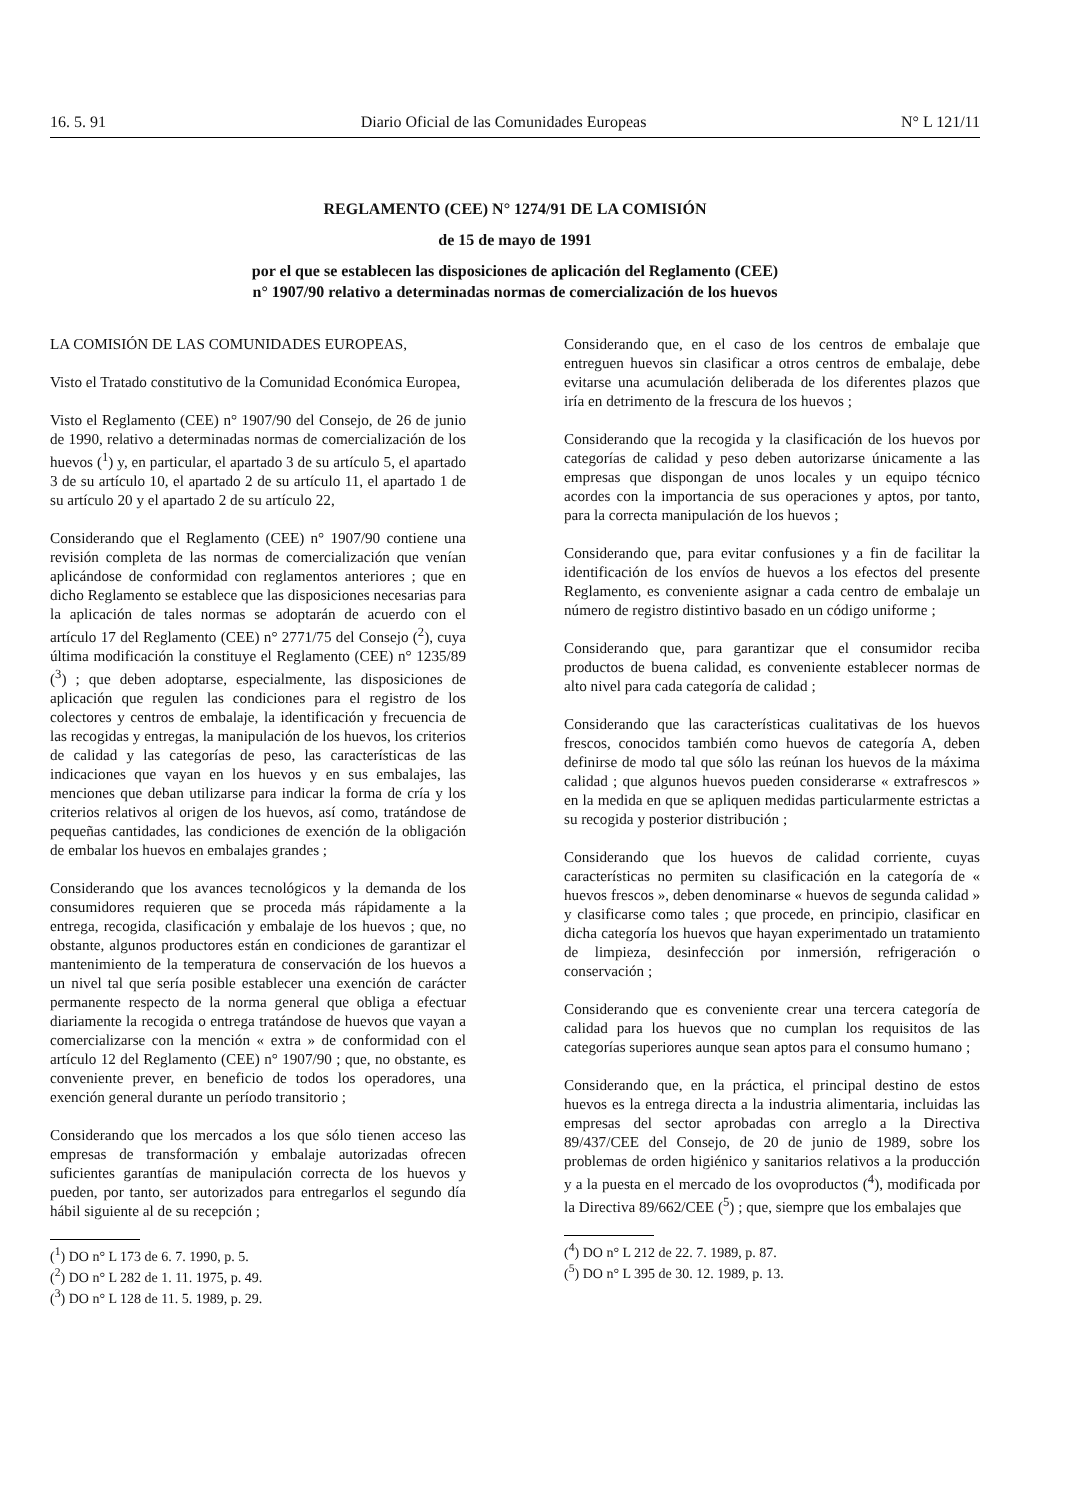16. 5. 91 Diario Oficial de las Comunidades Europeas N° L 121/11
REGLAMENTO (CEE) N° 1274/91 DE LA COMISIÓN
de 15 de mayo de 1991
por el que se establecen las disposiciones de aplicación del Reglamento (CEE)
n° 1907/90 relativo a determinadas normas de comercialización de los huevos
LA COMISIÓN DE LAS COMUNIDADES EUROPEAS,
Visto el Tratado constitutivo de la Comunidad Económica Europea,
Visto el Reglamento (CEE) n° 1907/90 del Consejo, de 26 de junio de 1990, relativo a determinadas normas de comercialización de los huevos (<sup>1</sup>) y, en particular, el apartado 3 de su artículo 5, el apartado 3 de su artículo 10, el apartado 2 de su artículo 11, el apartado 1 de su artículo 20 y el apartado 2 de su artículo 22,
Considerando que el Reglamento (CEE) n° 1907/90 contiene una revisión completa de las normas de comercialización que venían aplicándose de conformidad con reglamentos anteriores ; que en dicho Reglamento se establece que las disposiciones necesarias para la aplicación de tales normas se adoptarán de acuerdo con el artículo 17 del Reglamento (CEE) n° 2771/75 del Consejo (<sup>2</sup>), cuya última modificación la constituye el Reglamento (CEE) n° 1235/89 (<sup>3</sup>) ; que deben adoptarse, especialmente, las disposiciones de aplicación que regulen las condiciones para el registro de los colectores y centros de embalaje, la identificación y frecuencia de las recogidas y entregas, la manipulación de los huevos, los criterios de calidad y las categorías de peso, las características de las indicaciones que vayan en los huevos y en sus embalajes, las menciones que deban utilizarse para indicar la forma de cría y los criterios relativos al origen de los huevos, así como, tratándose de pequeñas cantidades, las condiciones de exención de la obligación de embalar los huevos en embalajes grandes ;
Considerando que los avances tecnológicos y la demanda de los consumidores requieren que se proceda más rápidamente a la entrega, recogida, clasificación y embalaje de los huevos ; que, no obstante, algunos productores están en condiciones de garantizar el mantenimiento de la temperatura de conservación de los huevos a un nivel tal que sería posible establecer una exención de carácter permanente respecto de la norma general que obliga a efectuar diariamente la recogida o entrega tratándose de huevos que vayan a comercializarse con la mención « extra » de conformidad con el artículo 12 del Reglamento (CEE) n° 1907/90 ; que, no obstante, es conveniente prever, en beneficio de todos los operadores, una exención general durante un período transitorio ;
Considerando que los mercados a los que sólo tienen acceso las empresas de transformación y embalaje autorizadas ofrecen suficientes garantías de manipulación correcta de los huevos y pueden, por tanto, ser autorizados para entregarlos el segundo día hábil siguiente al de su recepción ;
(<sup>1</sup>) DO n° L 173 de 6. 7. 1990, p. 5.
(<sup>2</sup>) DO n° L 282 de 1. 11. 1975, p. 49.
(<sup>3</sup>) DO n° L 128 de 11. 5. 1989, p. 29.
Considerando que, en el caso de los centros de embalaje que entreguen huevos sin clasificar a otros centros de embalaje, debe evitarse una acumulación deliberada de los diferentes plazos que iría en detrimento de la frescura de los huevos ;
Considerando que la recogida y la clasificación de los huevos por categorías de calidad y peso deben autorizarse únicamente a las empresas que dispongan de unos locales y un equipo técnico acordes con la importancia de sus operaciones y aptos, por tanto, para la correcta manipulación de los huevos ;
Considerando que, para evitar confusiones y a fin de facilitar la identificación de los envíos de huevos a los efectos del presente Reglamento, es conveniente asignar a cada centro de embalaje un número de registro distintivo basado en un código uniforme ;
Considerando que, para garantizar que el consumidor reciba productos de buena calidad, es conveniente establecer normas de alto nivel para cada categoría de calidad ;
Considerando que las características cualitativas de los huevos frescos, conocidos también como huevos de categoría A, deben definirse de modo tal que sólo las reúnan los huevos de la máxima calidad ; que algunos huevos pueden considerarse « extrafrescos » en la medida en que se apliquen medidas particularmente estrictas a su recogida y posterior distribución ;
Considerando que los huevos de calidad corriente, cuyas características no permiten su clasificación en la categoría de « huevos frescos », deben denominarse « huevos de segunda calidad » y clasificarse como tales ; que procede, en principio, clasificar en dicha categoría los huevos que hayan experimentado un tratamiento de limpieza, desinfección por inmersión, refrigeración o conservación ;
Considerando que es conveniente crear una tercera categoría de calidad para los huevos que no cumplan los requisitos de las categorías superiores aunque sean aptos para el consumo humano ;
Considerando que, en la práctica, el principal destino de estos huevos es la entrega directa a la industria alimentaria, incluidas las empresas del sector aprobadas con arreglo a la Directiva 89/437/CEE del Consejo, de 20 de junio de 1989, sobre los problemas de orden higiénico y sanitarios relativos a la producción y a la puesta en el mercado de los ovoproductos (<sup>4</sup>), modificada por la Directiva 89/662/CEE (<sup>5</sup>) ; que, siempre que los embalajes que
(<sup>4</sup>) DO n° L 212 de 22. 7. 1989, p. 87.
(<sup>5</sup>) DO n° L 395 de 30. 12. 1989, p. 13.